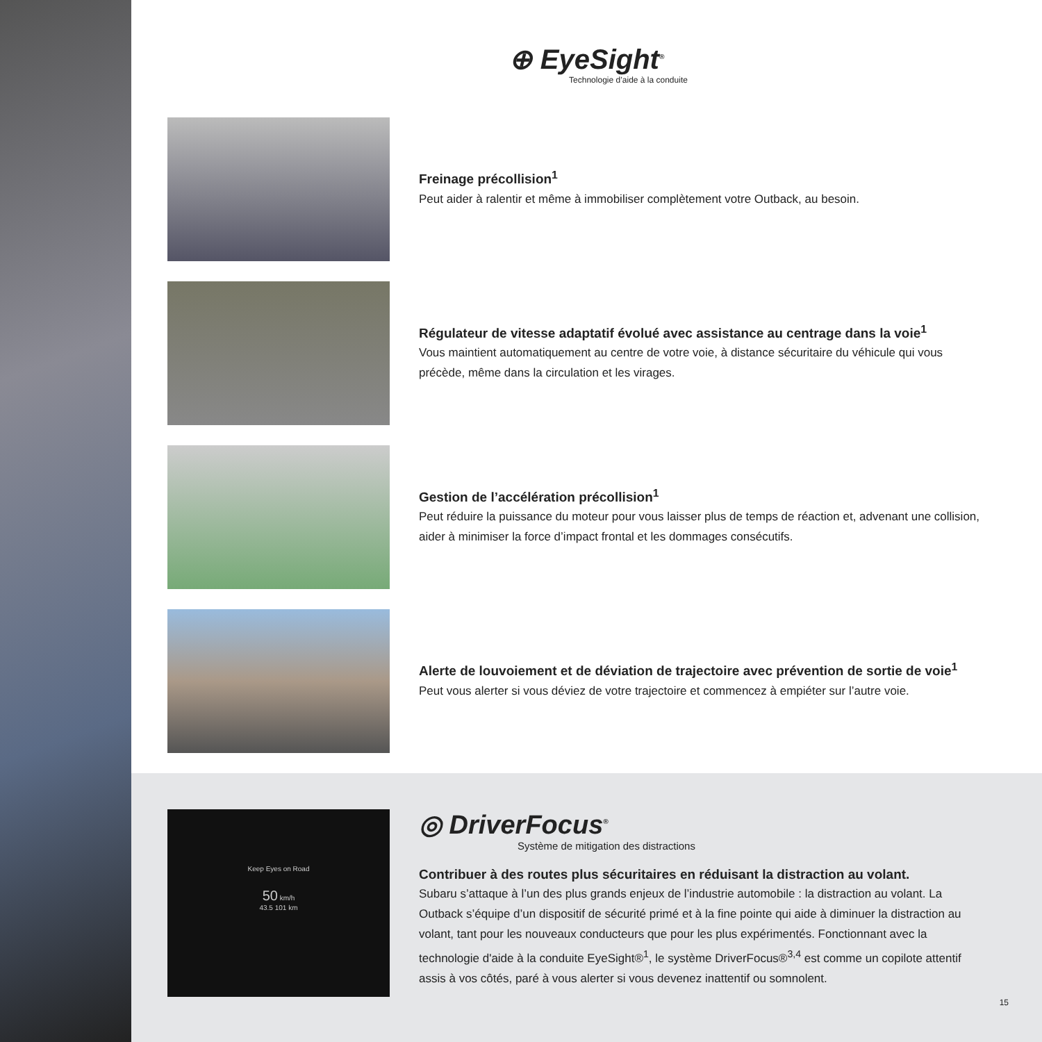⊕ EyeSight<sup>®</sup>
Technologie d’aide à la conduite
Freinage précollision<sup>1</sup>
Peut aider à ralentir et même à immobiliser complètement votre Outback, au besoin.
Régulateur de vitesse adaptatif évolué avec assistance au centrage dans la voie<sup>1</sup>
Vous maintient automatiquement au centre de votre voie, à distance sécuritaire du véhicule qui vous précède, même dans la circulation et les virages.
Gestion de l’accélération précollision<sup>1</sup>
Peut réduire la puissance du moteur pour vous laisser plus de temps de réaction et, advenant une collision, aider à minimiser la force d’impact frontal et les dommages consécutifs.
Alerte de louvoiement et de déviation de trajectoire avec prévention de sortie de voie<sup>1</sup>
Peut vous alerter si vous déviez de votre trajectoire et commencez à empiéter sur l’autre voie.
Keep Eyes on Road
50 km/h
43.5 101 km
◎ DriverFocus<sup>®</sup>
Système de mitigation des distractions
Contribuer à des routes plus sécuritaires en réduisant la distraction au volant.
Subaru s’attaque à l’un des plus grands enjeux de l’industrie automobile : la distraction au volant. La Outback s’équipe d’un dispositif de sécurité primé et à la fine pointe qui aide à diminuer la distraction au volant, tant pour les nouveaux conducteurs que pour les plus expérimentés. Fonctionnant avec la technologie d'aide à la conduite EyeSight®<sup>1</sup>, le système DriverFocus®<sup>3,4</sup> est comme un copilote attentif assis à vos côtés, paré à vous alerter si vous devenez inattentif ou somnolent.
15